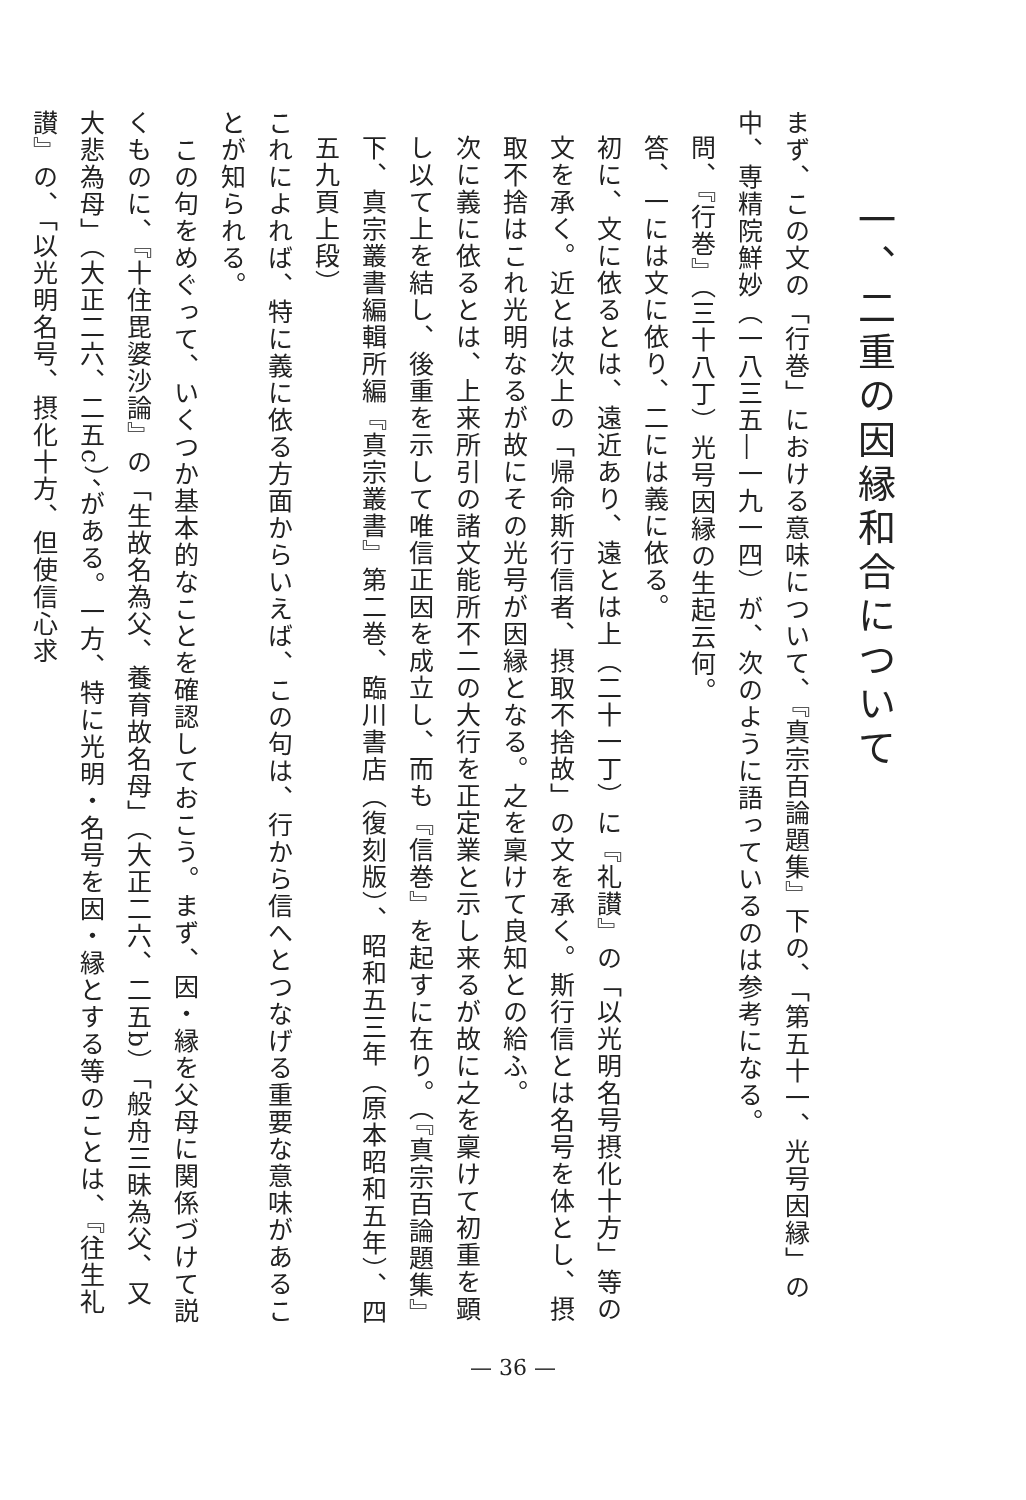一、二重の因縁和合について
まず、この文の「行巻」における意味について、『真宗百論題集』下の、「第五十一、光号因縁」の中、専精院鮮妙（一八三五―一九一四）が、次のように語っているのは参考になる。
問、『行巻』（三十八丁）光号因縁の生起云何。
答、一には文に依り、二には義に依る。
初に、文に依るとは、遠近あり、遠とは上（二十一丁）に『礼讃』の「以光明名号摂化十方」等の文を承く。近とは次上の「帰命斯行信者、摂取不捨故」の文を承く。斯行信とは名号を体とし、摂取不捨はこれ光明なるが故にその光号が因縁となる。之を稟けて良知との給ふ。
次に義に依るとは、上来所引の諸文能所不二の大行を正定業と示し来るが故に之を稟けて初重を顕し以て上を結し、後重を示して唯信正因を成立し、而も『信巻』を起すに在り。（『真宗百論題集』下、真宗叢書編輯所編『真宗叢書』第二巻、臨川書店（復刻版）、昭和五三年（原本昭和五年）、四五九頁上段）
これによれば、特に義に依る方面からいえば、この句は、行から信へとつなげる重要な意味があることが知られる。
　この句をめぐって、いくつか基本的なことを確認しておこう。まず、因・縁を父母に関係づけて説くものに、『十住毘婆沙論』の「生故名為父、養育故名母」（大正二六、二五b）「般舟三昧為父、又大悲為母」（大正二六、二五c）、がある。一方、特に光明・名号を因・縁とする等のことは、『往生礼讃』の、「以光明名号、摂化十方、但使信心求
— 36 —